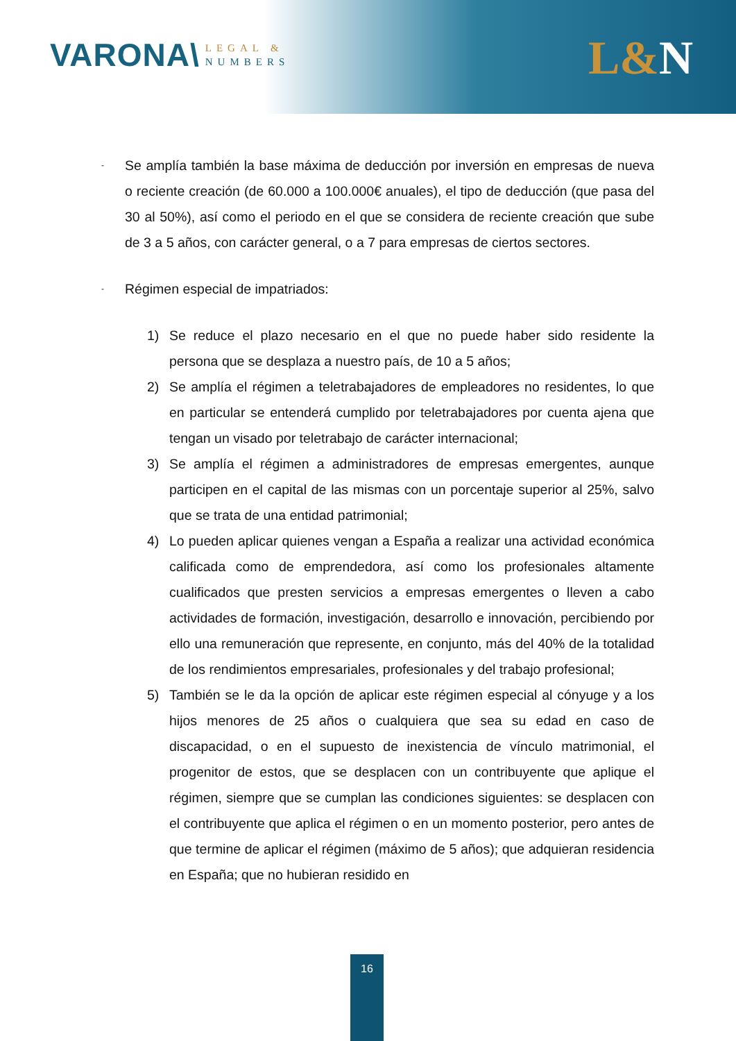VARONA\
LEGAL &
NUMBERS
L&N
-
Se amplía también la base máxima de deducción por inversión en empresas de nueva o reciente creación (de 60.000 a 100.000€ anuales), el tipo de deducción (que pasa del 30 al 50%), así como el periodo en el que se considera de reciente creación que sube de 3 a 5 años, con carácter general, o a 7 para empresas de ciertos sectores.
-
Régimen especial de impatriados:
1) Se reduce el plazo necesario en el que no puede haber sido residente la persona que se desplaza a nuestro país, de 10 a 5 años;
2) Se amplía el régimen a teletrabajadores de empleadores no residentes, lo que en particular se entenderá cumplido por teletrabajadores por cuenta ajena que tengan un visado por teletrabajo de carácter internacional;
3) Se amplía el régimen a administradores de empresas emergentes, aunque participen en el capital de las mismas con un porcentaje superior al 25%, salvo que se trata de una entidad patrimonial;
4) Lo pueden aplicar quienes vengan a España a realizar una actividad económica calificada como de emprendedora, así como los profesionales altamente cualificados que presten servicios a empresas emergentes o lleven a cabo actividades de formación, investigación, desarrollo e innovación, percibiendo por ello una remuneración que represente, en conjunto, más del 40% de la totalidad de los rendimientos empresariales, profesionales y del trabajo profesional;
5) También se le da la opción de aplicar este régimen especial al cónyuge y a los hijos menores de 25 años o cualquiera que sea su edad en caso de discapacidad, o en el supuesto de inexistencia de vínculo matrimonial, el progenitor de estos, que se desplacen con un contribuyente que aplique el régimen, siempre que se cumplan las condiciones siguientes: se desplacen con el contribuyente que aplica el régimen o en un momento posterior, pero antes de que termine de aplicar el régimen (máximo de 5 años); que adquieran residencia en España; que no hubieran residido en
16